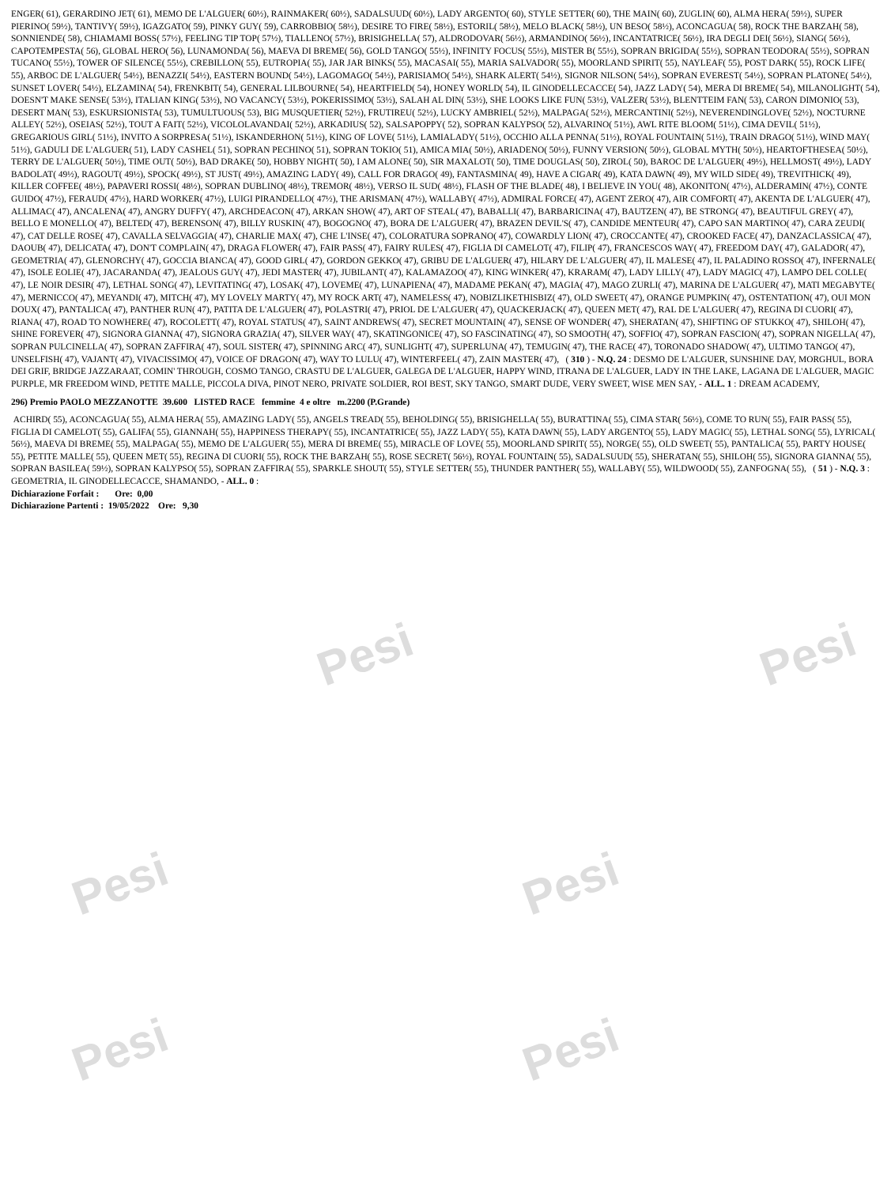Pesi Pesi
Pesi Pesi
Pesi Pesi
ENGER( 61), GERARDINO JET( 61), MEMO DE L'ALGUER( 60½), RAINMAKER( 60½), SADALSUUD( 60½), LADY ARGENTO( 60), STYLE SETTER( 60), THE MAIN( 60), ZUGLIN( 60), ALMA HERA( 59½), SUPER PIERINO( 59½), TANTIVY( 59½), IGAZGATO( 59), PINKY GUY( 59), CARROBBIO( 58½), DESIRE TO FIRE( 58½), ESTORIL( 58½), MELO BLACK( 58½), UN BESO( 58½), ACONCAGUA( 58), ROCK THE BARZAH( 58), SONNIENDE( 58), CHIAMAMI BOSS( 57½), FEELING TIP TOP( 57½), TIALLENO( 57½), BRISIGHELLA( 57), ALDRODOVAR( 56½), ARMANDINO( 56½), INCANTATRICE( 56½), IRA DEGLI DEI( 56½), SIANG( 56½), CAPOTEMPESTA( 56), GLOBAL HERO( 56), LUNAMONDA( 56), MAEVA DI BREME( 56), GOLD TANGO( 55½), INFINITY FOCUS( 55½), MISTER B( 55½), SOPRAN BRIGIDA( 55½), SOPRAN TEODORA( 55½), SOPRAN TUCANO( 55½), TOWER OF SILENCE( 55½), CREBILLON( 55), EUTROPIA( 55), JAR JAR BINKS( 55), MACASAI( 55), MARIA SALVADOR( 55), MOORLAND SPIRIT( 55), NAYLEAF( 55), POST DARK( 55), ROCK LIFE( 55), ARBOC DE L'ALGUER( 54½), BENAZZI( 54½), EASTERN BOUND( 54½), LAGOMAGO( 54½), PARISIAMO( 54½), SHARK ALERT( 54½), SIGNOR NILSON( 54½), SOPRAN EVEREST( 54½), SOPRAN PLATONE( 54½), SUNSET LOVER( 54½), ELZAMINA( 54), FRENKBIT( 54), GENERAL LILBOURNE( 54), HEARTFIELD( 54), HONEY WORLD( 54), IL GINODELLECACCE( 54), JAZZ LADY( 54), MERA DI BREME( 54), MILANOLIGHT( 54), DOESN'T MAKE SENSE( 53½), ITALIAN KING( 53½), NO VACANCY( 53½), POKERISSIMO( 53½), SALAH AL DIN( 53½), SHE LOOKS LIKE FUN( 53½), VALZER( 53½), BLENTTEIM FAN( 53), CARON DIMONIO( 53), DESERT MAN( 53), ESKURSIONISTA( 53), TUMULTUOUS( 53), BIG MUSQUETIER( 52½), FRUTIREU( 52½), LUCKY AMBRIEL( 52½), MALPAGA( 52½), MERCANTINI( 52½), NEVERENDINGLOVE( 52½), NOCTURNE ALLEY( 52½), OSEIAS( 52½), TOUT A FAIT( 52½), VICOLOLAVANDAI( 52½), ARKADIUS( 52), SALSAPOPPY( 52), SOPRAN KALYPSO( 52), ALVARINO( 51½), AWL RITE BLOOM( 51½), CIMA DEVIL( 51½), GREGARIOUS GIRL( 51½), INVITO A SORPRESA( 51½), ISKANDERHON( 51½), KING OF LOVE( 51½), LAMIALADY( 51½), OCCHIO ALLA PENNA( 51½), ROYAL FOUNTAIN( 51½), TRAIN DRAGO( 51½), WIND MAY( 51½), GADULI DE L'ALGUER( 51), LADY CASHEL( 51), SOPRAN PECHINO( 51), SOPRAN TOKIO( 51), AMICA MIA( 50½), ARIADENO( 50½), FUNNY VERSION( 50½), GLOBAL MYTH( 50½), HEARTOFTHESEA( 50½), TERRY DE L'ALGUER( 50½), TIME OUT( 50½), BAD DRAKE( 50), HOBBY NIGHT( 50), I AM ALONE( 50), SIR MAXALOT( 50), TIME DOUGLAS( 50), ZIROL( 50), BAROC DE L'ALGUER( 49½), HELLMOST( 49½), LADY BADOLAT( 49½), RAGOUT( 49½), SPOCK( 49½), ST JUST( 49½), AMAZING LADY( 49), CALL FOR DRAGO( 49), FANTASMINA( 49), HAVE A CIGAR( 49), KATA DAWN( 49), MY WILD SIDE( 49), TREVITHICK( 49), KILLER COFFEE( 48½), PAPAVERI ROSSI( 48½), SOPRAN DUBLINO( 48½), TREMOR( 48½), VERSO IL SUD( 48½), FLASH OF THE BLADE( 48), I BELIEVE IN YOU( 48), AKONITON( 47½), ALDERAMIN( 47½), CONTE GUIDO( 47½), FERAUD( 47½), HARD WORKER( 47½), LUIGI PIRANDELLO( 47½), THE ARISMAN( 47½), WALLABY( 47½), ADMIRAL FORCE( 47), AGENT ZERO( 47), AIR COMFORT( 47), AKENTA DE L'ALGUER( 47), ALLIMAC( 47), ANCALENA( 47), ANGRY DUFFY( 47), ARCHDEACON( 47), ARKAN SHOW( 47), ART OF STEAL( 47), BABALLI( 47), BARBARICINA( 47), BAUTZEN( 47), BE STRONG( 47), BEAUTIFUL GREY( 47), BELLO E MONELLO( 47), BELTED( 47), BERENSON( 47), BILLY RUSKIN( 47), BOGOGNO( 47), BORA DE L'ALGUER( 47), BRAZEN DEVIL'S( 47), CANDIDE MENTEUR( 47), CAPO SAN MARTINO( 47), CARA ZEUDI( 47), CAT DELLE ROSE( 47), CAVALLA SELVAGGIA( 47), CHARLIE MAX( 47), CHE L'INSE( 47), COLORATURA SOPRANO( 47), COWARDLY LION( 47), CROCCANTE( 47), CROOKED FACE( 47), DANZACLASSICA( 47), DAOUB( 47), DELICATA( 47), DON'T COMPLAIN( 47), DRAGA FLOWER( 47), FAIR PASS( 47), FAIRY RULES( 47), FIGLIA DI CAMELOT( 47), FILIP( 47), FRANCESCOS WAY( 47), FREEDOM DAY( 47), GALADOR( 47), GEOMETRIA( 47), GLENORCHY( 47), GOCCIA BIANCA( 47), GOOD GIRL( 47), GORDON GEKKO( 47), GRIBU DE L'ALGUER( 47), HILARY DE L'ALGUER( 47), IL MALESE( 47), IL PALADINO ROSSO( 47), INFERNALE( 47), ISOLE EOLIE( 47), JACARANDA( 47), JEALOUS GUY( 47), JEDI MASTER( 47), JUBILANT( 47), KALAMAZOO( 47), KING WINKER( 47), KRARAM( 47), LADY LILLY( 47), LADY MAGIC( 47), LAMPO DEL COLLE( 47), LE NOIR DESIR( 47), LETHAL SONG( 47), LEVITATING( 47), LOSAK( 47), LOVEME( 47), LUNAPIENA( 47), MADAME PEKAN( 47), MAGIA( 47), MAGO ZURLI( 47), MARINA DE L'ALGUER( 47), MATI MEGABYTE( 47), MERNICCO( 47), MEYANDI( 47), MITCH( 47), MY LOVELY MARTY( 47), MY ROCK ART( 47), NAMELESS( 47), NOBIZLIKETHISBIZ( 47), OLD SWEET( 47), ORANGE PUMPKIN( 47), OSTENTATION( 47), OUI MON DOUX( 47), PANTALICA( 47), PANTHER RUN( 47), PATITA DE L'ALGUER( 47), POLASTRI( 47), PRIOL DE L'ALGUER( 47), QUACKERJACK( 47), QUEEN MET( 47), RAL DE L'ALGUER( 47), REGINA DI CUORI( 47), RIANA( 47), ROAD TO NOWHERE( 47), ROCOLETT( 47), ROYAL STATUS( 47), SAINT ANDREWS( 47), SECRET MOUNTAIN( 47), SENSE OF WONDER( 47), SHERATAN( 47), SHIFTING OF STUKKO( 47), SHILOH( 47), SHINE FOREVER( 47), SIGNORA GIANNA( 47), SIGNORA GRAZIA( 47), SILVER WAY( 47), SKATINGONICE( 47), SO FASCINATING( 47), SO SMOOTH( 47), SOFFIO( 47), SOPRAN FASCION( 47), SOPRAN NIGELLA( 47), SOPRAN PULCINELLA( 47), SOPRAN ZAFFIRA( 47), SOUL SISTER( 47), SPINNING ARC( 47), SUNLIGHT( 47), SUPERLUNA( 47), TEMUGIN( 47), THE RACE( 47), TORONADO SHADOW( 47), ULTIMO TANGO( 47), UNSELFISH( 47), VAJANT( 47), VIVACISSIMO( 47), VOICE OF DRAGON( 47), WAY TO LULU( 47), WINTERFEEL( 47), ZAIN MASTER( 47), ( 310 ) - N.Q. 24 : DESMO DE L'ALGUER, SUNSHINE DAY, MORGHUL, BORA DEI GRIF, BRIDGE JAZZARAAT, COMIN' THROUGH, COSMO TANGO, CRASTU DE L'ALGUER, GALEGA DE L'ALGUER, HAPPY WIND, ITRANA DE L'ALGUER, LADY IN THE LAKE, LAGANA DE L'ALGUER, MAGIC PURPLE, MR FREEDOM WIND, PETITE MALLE, PICCOLA DIVA, PINOT NERO, PRIVATE SOLDIER, ROI BEST, SKY TANGO, SMART DUDE, VERY SWEET, WISE MEN SAY, - ALL. 1 : DREAM ACADEMY,
296) Premio PAOLO MEZZANOTTE 39.600 LISTED RACE femmine 4 e oltre m.2200 (P.Grande)
ACHIRD( 55), ACONCAGUA( 55), ALMA HERA( 55), AMAZING LADY( 55), ANGELS TREAD( 55), BEHOLDING( 55), BRISIGHELLA( 55), BURATTINA( 55), CIMA STAR( 56½), COME TO RUN( 55), FAIR PASS( 55), FIGLIA DI CAMELOT( 55), GALIFA( 55), GIANNAH( 55), HAPPINESS THERAPY( 55), INCANTATRICE( 55), JAZZ LADY( 55), KATA DAWN( 55), LADY ARGENTO( 55), LADY MAGIC( 55), LETHAL SONG( 55), LYRICAL( 56½), MAEVA DI BREME( 55), MALPAGA( 55), MEMO DE L'ALGUER( 55), MERA DI BREME( 55), MIRACLE OF LOVE( 55), MOORLAND SPIRIT( 55), NORGE( 55), OLD SWEET( 55), PANTALICA( 55), PARTY HOUSE( 55), PETITE MALLE( 55), QUEEN MET( 55), REGINA DI CUORI( 55), ROCK THE BARZAH( 55), ROSE SECRET( 56½), ROYAL FOUNTAIN( 55), SADALSUUD( 55), SHERATAN( 55), SHILOH( 55), SIGNORA GIANNA( 55), SOPRAN BASILEA( 59½), SOPRAN KALYPSO( 55), SOPRAN ZAFFIRA( 55), SPARKLE SHOUT( 55), STYLE SETTER( 55), THUNDER PANTHER( 55), WALLABY( 55), WILDWOOD( 55), ZANFOGNA( 55), ( 51 ) - N.Q. 3 : GEOMETRIA, IL GINODELLECACCE, SHAMANDO, - ALL. 0 :
Dichiarazione Forfait : Ore: 0,00
Dichiarazione Partenti : 19/05/2022 Ore: 9,30